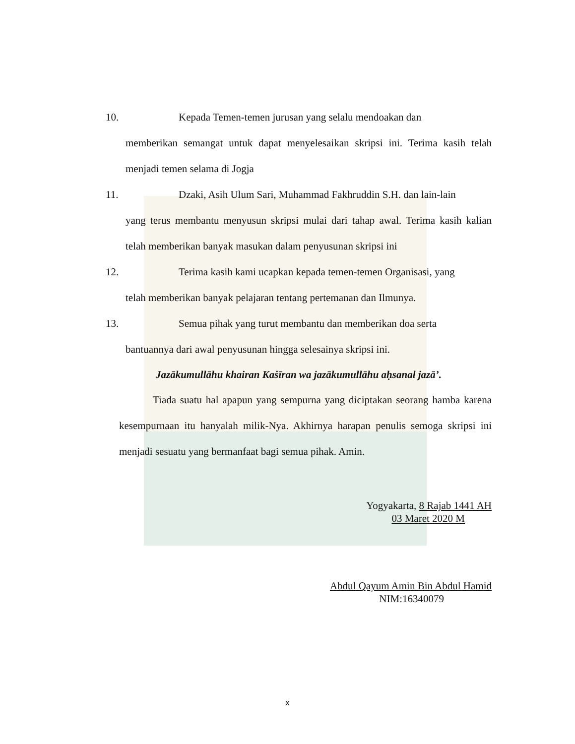10. Kepada Temen-temen jurusan yang selalu mendoakan dan
memberikan semangat untuk dapat menyelesaikan skripsi ini. Terima kasih telah menjadi temen selama di Jogja
11. Dzaki, Asih Ulum Sari, Muhammad Fakhruddin S.H. dan lain-lain
yang terus membantu menyusun skripsi mulai dari tahap awal. Terima kasih kalian telah memberikan banyak masukan dalam penyusunan skripsi ini
12. Terima kasih kami ucapkan kepada temen-temen Organisasi, yang
telah memberikan banyak pelajaran tentang pertemanan dan Ilmunya.
13. Semua pihak yang turut membantu dan memberikan doa serta
bantuannya dari awal penyusunan hingga selesainya skripsi ini.
Jazākumullāhu khairan Kaṡīran wa jazākumullāhu aḥsanal jazā’.
Tiada suatu hal apapun yang sempurna yang diciptakan seorang hamba karena kesempurnaan itu hanyalah milik-Nya. Akhirnya harapan penulis semoga skripsi ini menjadi sesuatu yang bermanfaat bagi semua pihak. Amin.
Yogyakarta, 8 Rajab 1441 AH
03 Maret 2020 M
Abdul Qayum Amin Bin Abdul Hamid
NIM:16340079
x